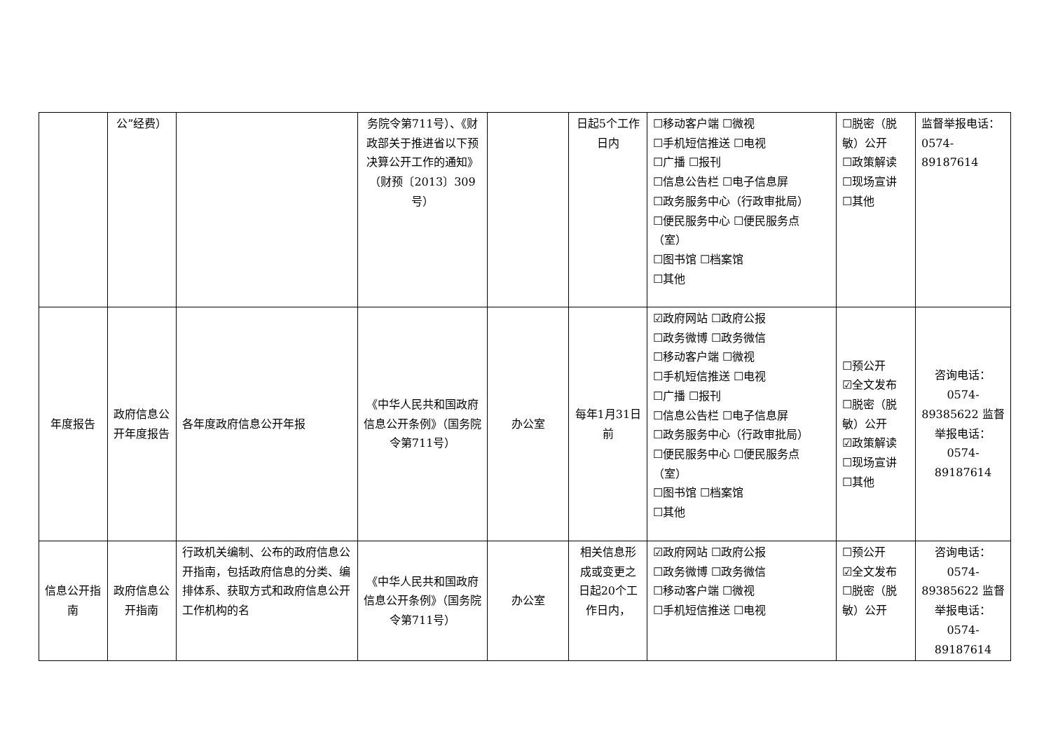| | 公”经费） | | 务院令第711号）、《财政部关于推进省以下预决算公开工作的通知》（财预〔2013〕309号） | | 日起5个工作日内 | ☐移动客户端 ☐微视 ☐手机短信推送 ☐电视 ☐广播 ☐报刊 ☐信息公告栏 ☐电子信息屏 ☐政务服务中心（行政审批局） ☐便民服务中心 ☐便民服务点（室） ☐图书馆 ☐档案馆 ☐其他 | ☐脱密（脱敏）公开 ☐政策解读 ☐现场宣讲 ☐其他 | 监督举报电话：0574-89187614 |
| 年度报告 | 政府信息公开年度报告 | 各年度政府信息公开年报 | 《中华人民共和国政府信息公开条例》（国务院令第711号） | 办公室 | 每年1月31日前 | ☑政府网站 ☐政府公报 ☐政务微博 ☐政务微信 ☐移动客户端 ☐微视 ☐手机短信推送 ☐电视 ☐广播 ☐报刊 ☐信息公告栏 ☐电子信息屏 ☐政务服务中心（行政审批局） ☐便民服务中心 ☐便民服务点（室） ☐图书馆 ☐档案馆 ☐其他 | ☐预公开 ☑全文发布 ☐脱密（脱敏）公开 ☑政策解读 ☐现场宣讲 ☐其他 | 咨询电话：0574-89385622 监督举报电话：0574-89187614 |
| 信息公开指南 | 政府信息公开指南 | 行政机关编制、公布的政府信息公开指南，包括政府信息的分类、编排体系、获取方式和政府信息公开工作机构的名 | 《中华人民共和国政府信息公开条例》（国务院令第711号） | 办公室 | 相关信息形成或变更之日起20个工作日内， | ☑政府网站 ☐政府公报 ☐政务微博 ☐政务微信 ☐移动客户端 ☐微视 ☐手机短信推送 ☐电视 | ☐预公开 ☑全文发布 ☐脱密（脱敏）公开 | 咨询电话：0574-89385622 监督举报电话：0574-89187614 |